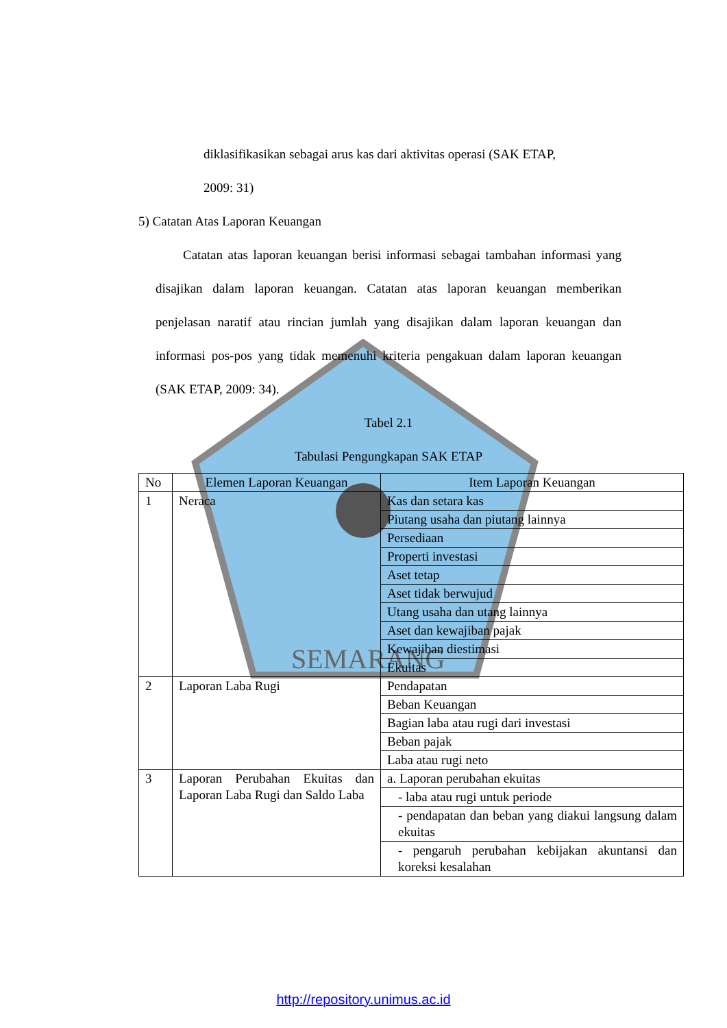SEMARANG
diklasifikasikan sebagai arus kas dari aktivitas operasi (SAK ETAP,
2009: 31)
5) Catatan Atas Laporan Keuangan
Catatan atas laporan keuangan berisi informasi sebagai tambahan informasi yang disajikan dalam laporan keuangan. Catatan atas laporan keuangan memberikan penjelasan naratif atau rincian jumlah yang disajikan dalam laporan keuangan dan informasi pos-pos yang tidak memenuhi kriteria pengakuan dalam laporan keuangan (SAK ETAP, 2009: 34).
Tabel 2.1
Tabulasi Pengungkapan SAK ETAP
| No | Elemen Laporan Keuangan | Item Laporan Keuangan |
| 1 | Neraca | Kas dan setara kas |
| | | Piutang usaha dan piutang lainnya |
| | | Persediaan |
| | | Properti investasi |
| | | Aset tetap |
| | | Aset tidak berwujud |
| | | Utang usaha dan utang lainnya |
| | | Aset dan kewajiban pajak |
| | | Kewajiban diestimasi |
| | | Ekuitas |
| 2 | Laporan Laba Rugi | Pendapatan |
| | | Beban Keuangan |
| | | Bagian laba atau rugi dari investasi |
| | | Beban pajak |
| | | Laba atau rugi neto |
| 3 | Laporan Perubahan Ekuitas dan Laporan Laba Rugi dan Saldo Laba | a. Laporan perubahan ekuitas |
| | | - laba atau rugi untuk periode |
| | | - pendapatan dan beban yang diakui langsung dalam ekuitas |
| | | - pengaruh perubahan kebijakan akuntansi dan koreksi kesalahan |
http://repository.unimus.ac.id